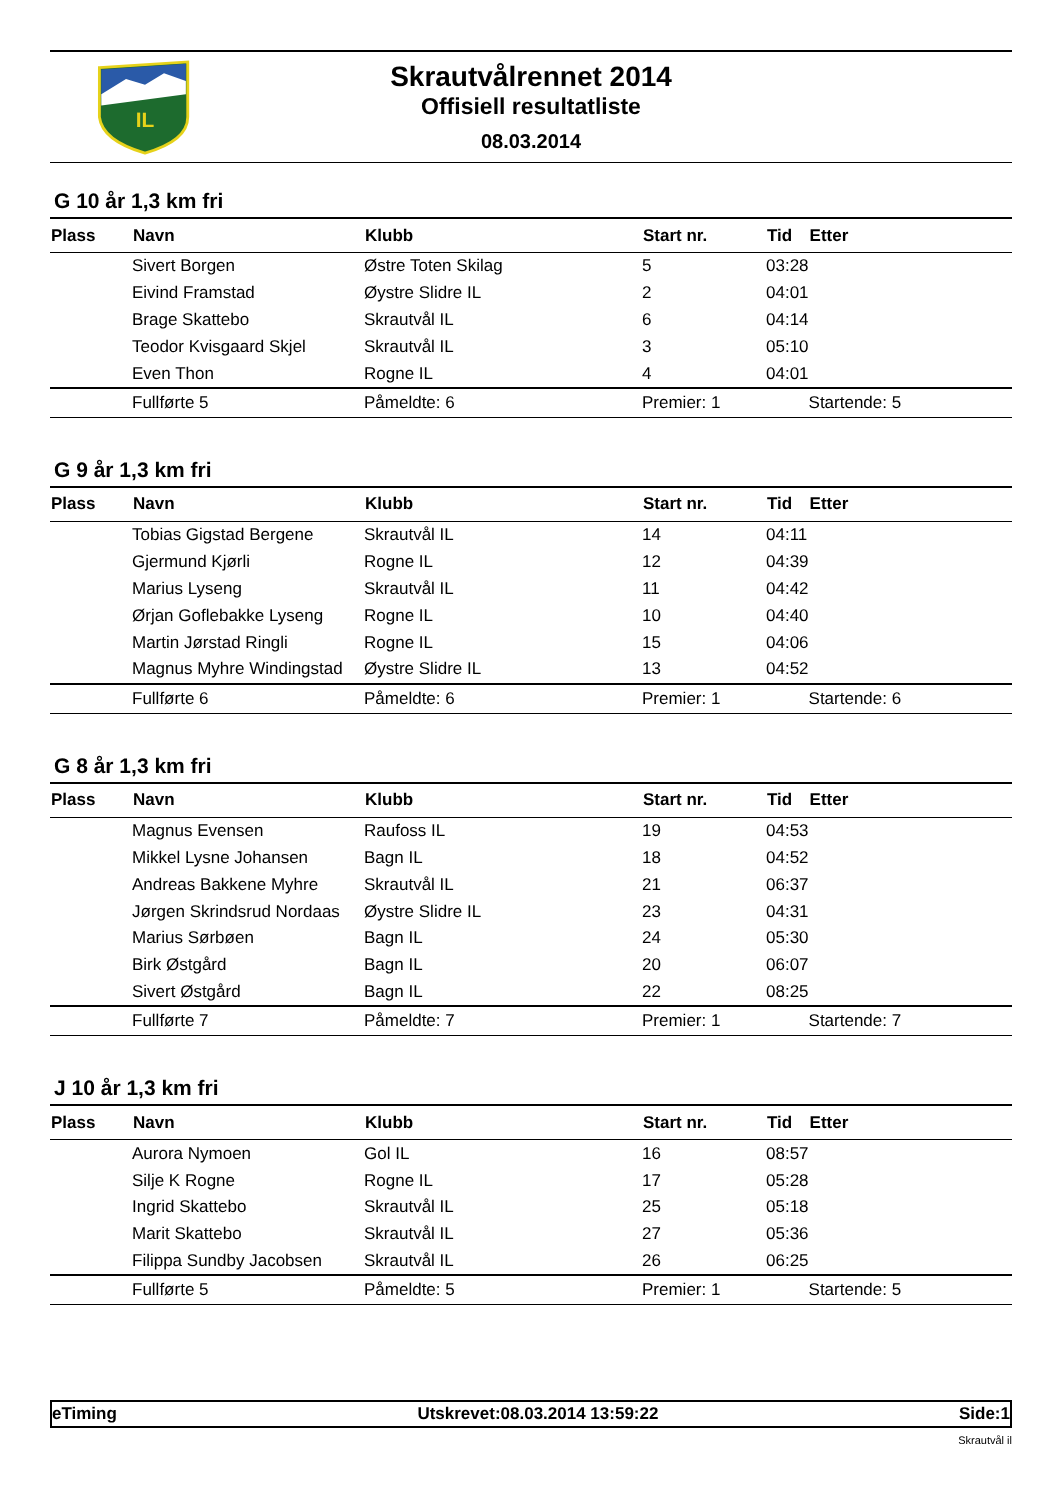IL
Skrautvålrennet 2014
Offisiell resultatliste
08.03.2014
G 10 år 1,3 km fri
| Plass | Navn | Klubb | Start nr. | Tid | Etter |
| --- | --- | --- | --- | --- | --- |
| | Sivert Borgen | Østre Toten Skilag | 5 | 03:28 | |
| | Eivind Framstad | Øystre Slidre IL | 2 | 04:01 | |
| | Brage Skattebo | Skrautvål IL | 6 | 04:14 | |
| | Teodor Kvisgaard Skjel | Skrautvål IL | 3 | 05:10 | |
| | Even Thon | Rogne IL | 4 | 04:01 | |
| | Fullførte 5 | Påmeldte: 6 | Premier: 1 | | Startende: 5 |
G 9 år 1,3 km fri
| Plass | Navn | Klubb | Start nr. | Tid | Etter |
| --- | --- | --- | --- | --- | --- |
| | Tobias Gigstad Bergene | Skrautvål IL | 14 | 04:11 | |
| | Gjermund Kjørli | Rogne IL | 12 | 04:39 | |
| | Marius Lyseng | Skrautvål IL | 11 | 04:42 | |
| | Ørjan Goflebakke Lyseng | Rogne IL | 10 | 04:40 | |
| | Martin Jørstad Ringli | Rogne IL | 15 | 04:06 | |
| | Magnus Myhre Windingstad | Øystre Slidre IL | 13 | 04:52 | |
| | Fullførte 6 | Påmeldte: 6 | Premier: 1 | | Startende: 6 |
G 8 år 1,3 km fri
| Plass | Navn | Klubb | Start nr. | Tid | Etter |
| --- | --- | --- | --- | --- | --- |
| | Magnus Evensen | Raufoss IL | 19 | 04:53 | |
| | Mikkel Lysne Johansen | Bagn IL | 18 | 04:52 | |
| | Andreas Bakkene Myhre | Skrautvål IL | 21 | 06:37 | |
| | Jørgen Skrindsrud Nordaas | Øystre Slidre IL | 23 | 04:31 | |
| | Marius Sørbøen | Bagn IL | 24 | 05:30 | |
| | Birk Østgård | Bagn IL | 20 | 06:07 | |
| | Sivert Østgård | Bagn IL | 22 | 08:25 | |
| | Fullførte 7 | Påmeldte: 7 | Premier: 1 | | Startende: 7 |
J 10 år 1,3 km fri
| Plass | Navn | Klubb | Start nr. | Tid | Etter |
| --- | --- | --- | --- | --- | --- |
| | Aurora Nymoen | Gol IL | 16 | 08:57 | |
| | Silje K Rogne | Rogne IL | 17 | 05:28 | |
| | Ingrid Skattebo | Skrautvål IL | 25 | 05:18 | |
| | Marit Skattebo | Skrautvål IL | 27 | 05:36 | |
| | Filippa Sundby Jacobsen | Skrautvål IL | 26 | 06:25 | |
| | Fullførte 5 | Påmeldte: 5 | Premier: 1 | | Startende: 5 |
eTiming Utskrevet:08.03.2014 13:59:22 Side:1
Skrautvål il